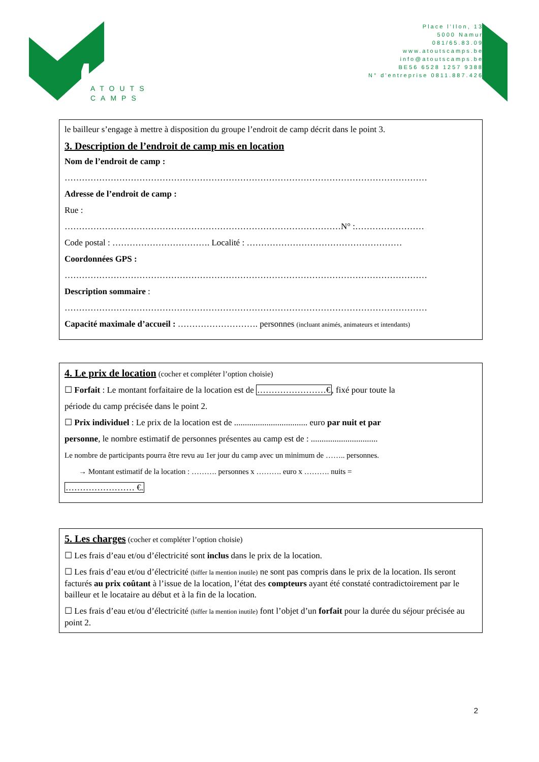ATOUTS
CAMPS
Place l'Ilon, 13
5000 Namur
081/65.83.09
www.atoutscamps.be
info@atoutscamps.be
BE56 6528 1257 9388
N° d'entreprise 0811.887.426
le bailleur s’engage à mettre à disposition du groupe l’endroit de camp décrit dans le point 3.
3. Description de l’endroit de camp mis en location
Nom de l’endroit de camp :
………………………………………………………………………………………………………………
Adresse de l’endroit de camp :
Rue :
……………………………………………………………………………………N° :……………………
Code postal : ……………………………. Localité : ………………………………………………
Coordonnées GPS :
………………………………………………………………………………………………………………
Description sommaire :
………………………………………………………………………………………………………………
Capacité maximale d’accueil : ………………………. personnes (incluant animés, animateurs et intendants)
4. Le prix de location (cocher et compléter l’option choisie)
☐ Forfait : Le montant forfaitaire de la location est de ……………………€, fixé pour toute la
période du camp précisée dans le point 2.
☐ Prix individuel : Le prix de la location est de .................................. euro par nuit et par
personne, le nombre estimatif de personnes présentes au camp est de : ...............................
Le nombre de participants pourra être revu au 1er jour du camp avec un minimum de …….. personnes.
→ Montant estimatif de la location : ………. personnes x ………. euro x ………. nuits =
…………………… €.
5. Les charges (cocher et compléter l’option choisie)
☐ Les frais d’eau et/ou d’électricité sont inclus dans le prix de la location.
☐ Les frais d’eau et/ou d’électricité (biffer la mention inutile) ne sont pas compris dans le prix de la location. Ils seront facturés au prix coûtant à l’issue de la location, l’état des compteurs ayant été constaté contradictoirement par le bailleur et le locataire au début et à la fin de la location.
☐ Les frais d’eau et/ou d’électricité (biffer la mention inutile) font l’objet d’un forfait pour la durée du séjour précisée au point 2.
2